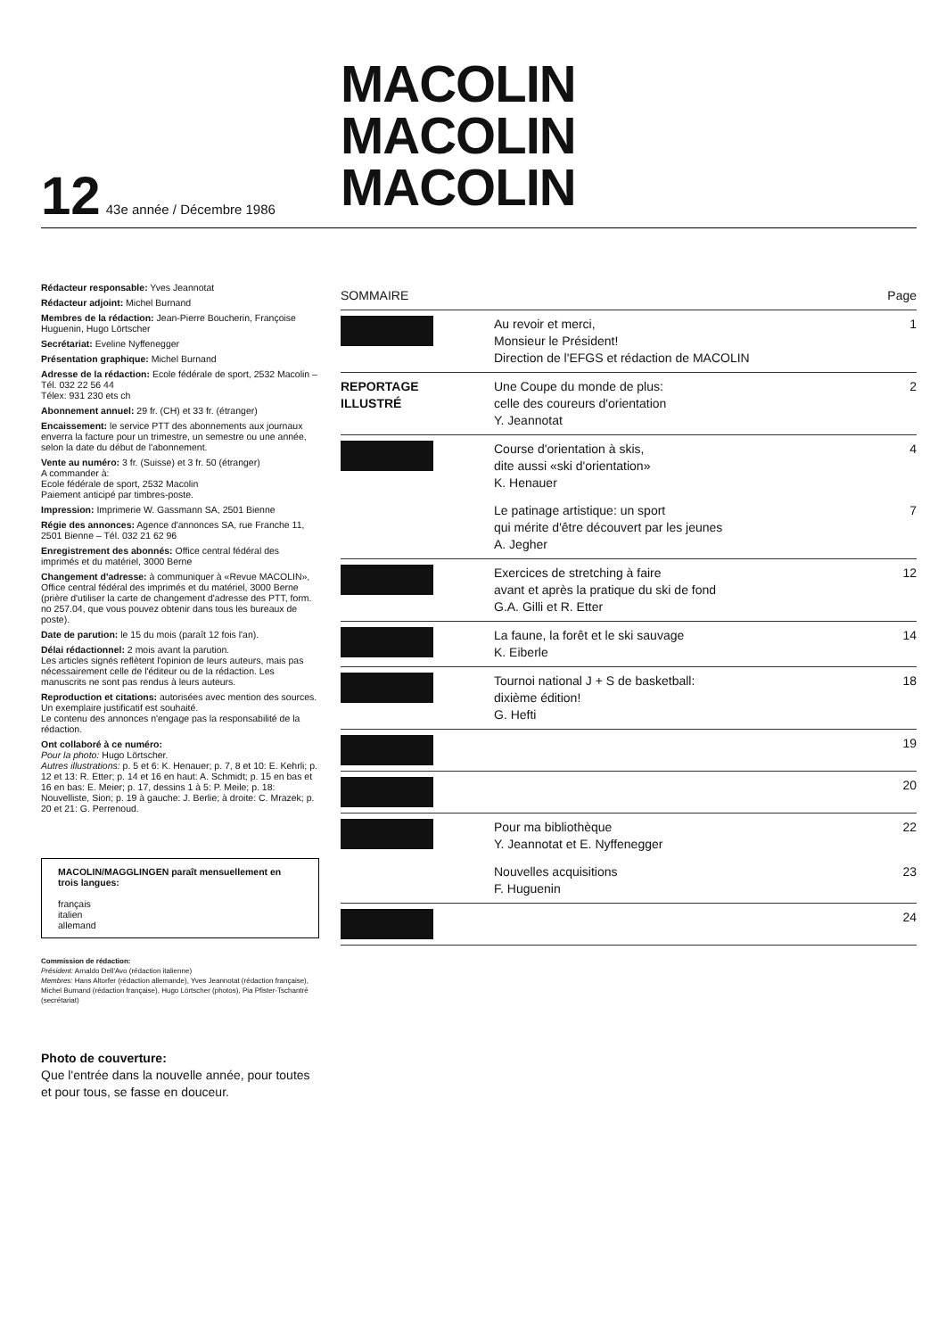MACOLIN
MACOLIN
MACOLIN
12 43e année / Décembre 1986
Rédacteur responsable: Yves Jeannotat
Rédacteur adjoint: Michel Burnand
Membres de la rédaction: Jean-Pierre Boucherin, Françoise Huguenin, Hugo Lörtscher
Secrétariat: Eveline Nyffenegger
Présentation graphique: Michel Burnand
Adresse de la rédaction: Ecole fédérale de sport, 2532 Macolin – Tél. 032 22 56 44
Télex: 931 230 ets ch
Abonnement annuel: 29 fr. (CH) et 33 fr. (étranger)
Encaissement: le service PTT des abonnements aux journaux enverra la facture pour un trimestre, un semestre ou une année, selon la date du début de l'abonnement.
Vente au numéro: 3 fr. (Suisse) et 3 fr. 50 (étranger)
A commander à:
Ecole fédérale de sport, 2532 Macolin
Paiement anticipé par timbres-poste.
Impression: Imprimerie W. Gassmann SA, 2501 Bienne
Régie des annonces: Agence d'annonces SA, rue Franche 11, 2501 Bienne – Tél. 032 21 62 96
Enregistrement des abonnés: Office central fédéral des imprimés et du matériel, 3000 Berne
Changement d'adresse: à communiquer à «Revue MACOLIN», Office central fédéral des imprimés et du matériel, 3000 Berne (prière d'utiliser la carte de changement d'adresse des PTT, form. no 257.04, que vous pouvez obtenir dans tous les bureaux de poste).
Date de parution: le 15 du mois (paraît 12 fois l'an).
Délai rédactionnel: 2 mois avant la parution.
Les articles signés reflètent l'opinion de leurs auteurs, mais pas nécessairement celle de l'éditeur ou de la rédaction. Les manuscrits ne sont pas rendus à leurs auteurs.
Reproduction et citations: autorisées avec mention des sources. Un exemplaire justificatif est souhaité.
Le contenu des annonces n'engage pas la responsabilité de la rédaction.
Ont collaboré à ce numéro:
Pour la photo: Hugo Lörtscher.
Autres illustrations: p. 5 et 6: K. Henauer; p. 7, 8 et 10: E. Kehrli; p. 12 et 13: R. Etter; p. 14 et 16 en haut: A. Schmidt; p. 15 en bas et 16 en bas: E. Meier; p. 17, dessins 1 à 5: P. Meile; p. 18: Nouvelliste, Sion; p. 19 à gauche: J. Berlie; à droite: C. Mrazek; p. 20 et 21: G. Perrenoud.
MACOLIN/MAGGLINGEN paraît mensuellement en trois langues:
français
italien
allemand
Commission de rédaction:
Président: Arnaldo Dell'Avo (rédaction italienne)
Membres: Hans Altorfer (rédaction allemande), Yves Jeannotat (rédaction française), Michel Burnand (rédaction française), Hugo Lörtscher (photos), Pia Pfister-Tschantré (secrétariat)
Photo de couverture:
Que l'entrée dans la nouvelle année, pour toutes et pour tous, se fasse en douceur.
| SOMMAIRE | | Page |
| --- | --- | --- |
| | Au revoir et merci, Monsieur le Président! Direction de l'EFGS et rédaction de MACOLIN | 1 |
| REPORTAGE ILLUSTRÉ | Une Coupe du monde de plus: celle des coureurs d'orientation Y. Jeannotat | 2 |
| | Course d'orientation à skis, dite aussi «ski d'orientation» K. Henauer | 4 |
| | Le patinage artistique: un sport qui mérite d'être découvert par les jeunes A. Jegher | 7 |
| | Exercices de stretching à faire avant et après la pratique du ski de fond G.A. Gilli et R. Etter | 12 |
| | La faune, la forêt et le ski sauvage K. Eiberle | 14 |
| | Tournoi national J + S de basketball: dixième édition! G. Hefti | 18 |
| | | 19 |
| | | 20 |
| | Pour ma bibliothèque Y. Jeannotat et E. Nyffenegger | 22 |
| | Nouvelles acquisitions F. Huguenin | 23 |
| | | 24 |